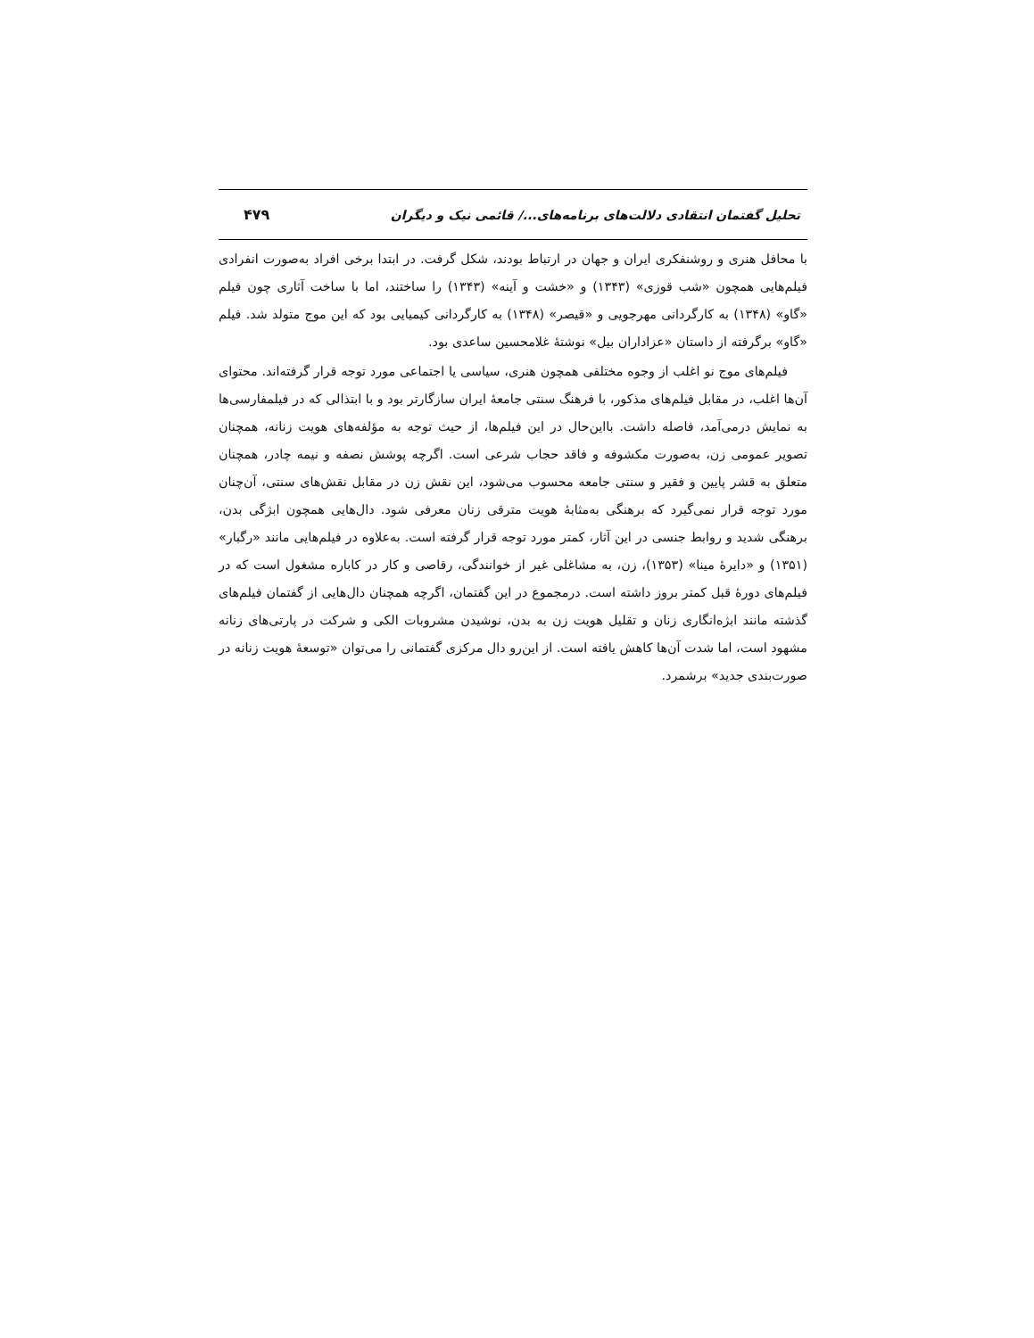تحلیل گفتمان انتقادی دلالت‌های برنامه‌های.../ قائمی نیک و دیگران ۴۷۹
با محافل هنری و روشنفکری ایران و جهان در ارتباط بودند، شکل گرفت. در ابتدا برخی افراد به‌صورت انفرادی فیلم‌هایی همچون «شب قوزی» (۱۳۴۳) و «خشت و آینه» (۱۳۴۳) را ساختند، اما با ساخت آثاری چون فیلم «گاو» (۱۳۴۸) به کارگردانی مهرجویی و «قیصر» (۱۳۴۸) به کارگردانی کیمیایی بود که این موج متولد شد. فیلم «گاو» برگرفته از داستان «عزاداران بیل» نوشتۀ غلامحسین ساعدی بود.
فیلم‌های موج نو اغلب از وجوه مختلفی همچون هنری، سیاسی یا اجتماعی مورد توجه قرار گرفته‌اند. محتوای آن‌ها اغلب، در مقابل فیلم‌های مذکور، با فرهنگ سنتی جامعۀ ایران سازگارتر بود و با ابتذالی که در فیلمفارسی‌ها به نمایش درمی‌آمد، فاصله داشت. بااین‌حال در این فیلم‌ها، از حیث توجه به مؤلفه‌های هویت زنانه، همچنان تصویر عمومی زن، به‌صورت مکشوفه و فاقد حجاب شرعی است. اگرچه پوشش نصفه و نیمه چادر، همچنان متعلق به قشر پایین و فقیر و سنتی جامعه محسوب می‌شود، این نقش زن در مقابل نقش‌های سنتی، آن‌چنان مورد توجه قرار نمی‌گیرد که برهنگی به‌مثابۀ هویت مترقی زنان معرفی شود. دال‌هایی همچون ابژگی بدن، برهنگی شدید و روابط جنسی در این آثار، کمتر مورد توجه قرار گرفته است. به‌علاوه در فیلم‌هایی مانند «رگبار» (۱۳۵۱) و «دایرۀ مینا» (۱۳۵۳)، زن، به مشاغلی غیر از خوانندگی، رقاصی و کار در کاباره مشغول است که در فیلم‌های دورۀ قبل کمتر بروز داشته است. درمجموع در این گفتمان، اگرچه همچنان دال‌هایی از گفتمان فیلم‌های گذشته مانند ابژه‌انگاری زنان و تقلیل هویت زن به بدن، نوشیدن مشروبات الکی و شرکت در پارتی‌های زنانه مشهود است، اما شدت آن‌ها کاهش یافته است. از این‌رو دال مرکزی گفتمانی را می‌توان «توسعۀ هویت زنانه در صورت‌بندی جدید» برشمرد.